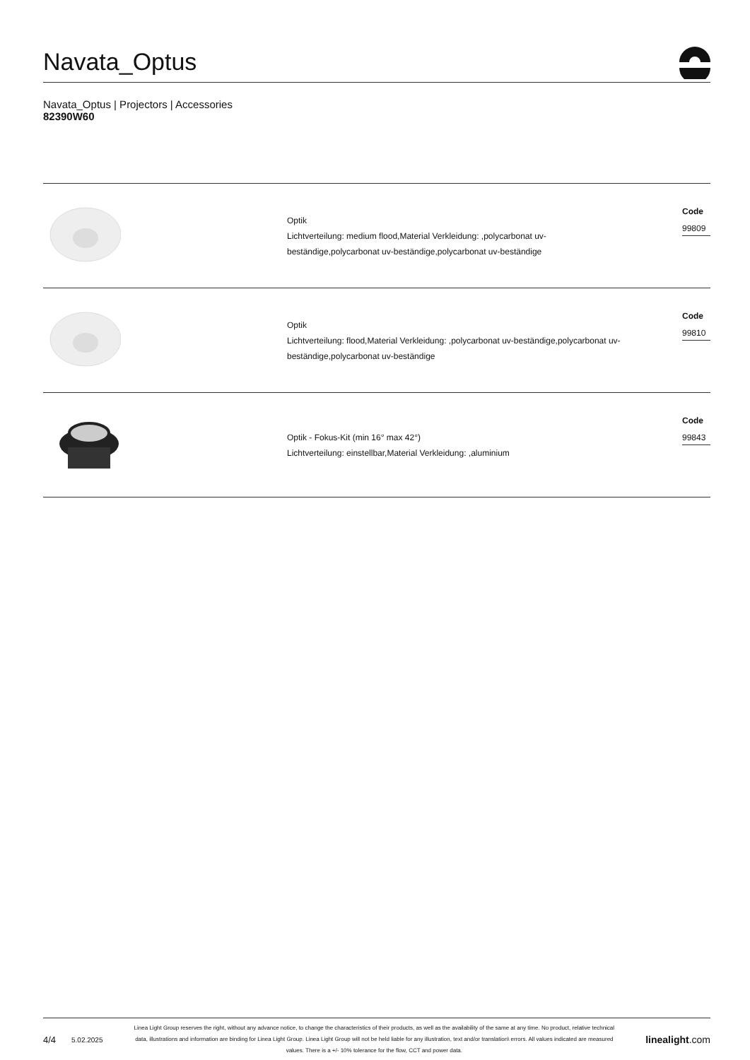Navata_Optus
Navata_Optus | Projectors | Accessories
82390W60
Optik
Lichtverteilung: medium flood,Material Verkleidung: ,polycarbonat uv-
beständige,polycarbonat uv-beständige,polycarbonat uv-beständige
Code
99809
Optik
Lichtverteilung: flood,Material Verkleidung: ,polycarbonat uv-beständige,polycarbonat uv-
beständige,polycarbonat uv-beständige
Code
99810
Optik - Fokus-Kit (min 16° max 42°)
Lichtverteilung: einstellbar,Material Verkleidung: ,aluminium
Code
99843
4/4 5.02.2025
Linea Light Group reserves the right, without any advance notice, to change the characteristics of their products, as well as the availability of the same at any time. No product, relative technical data, illustrations and information are binding for Linea Light Group. Linea Light Group will not be held liable for any illustration, text and/or translation\ errors. All values indicated are measured values. There is a +/- 10% tolerance for the flow, CCT and power data.
linealight.com